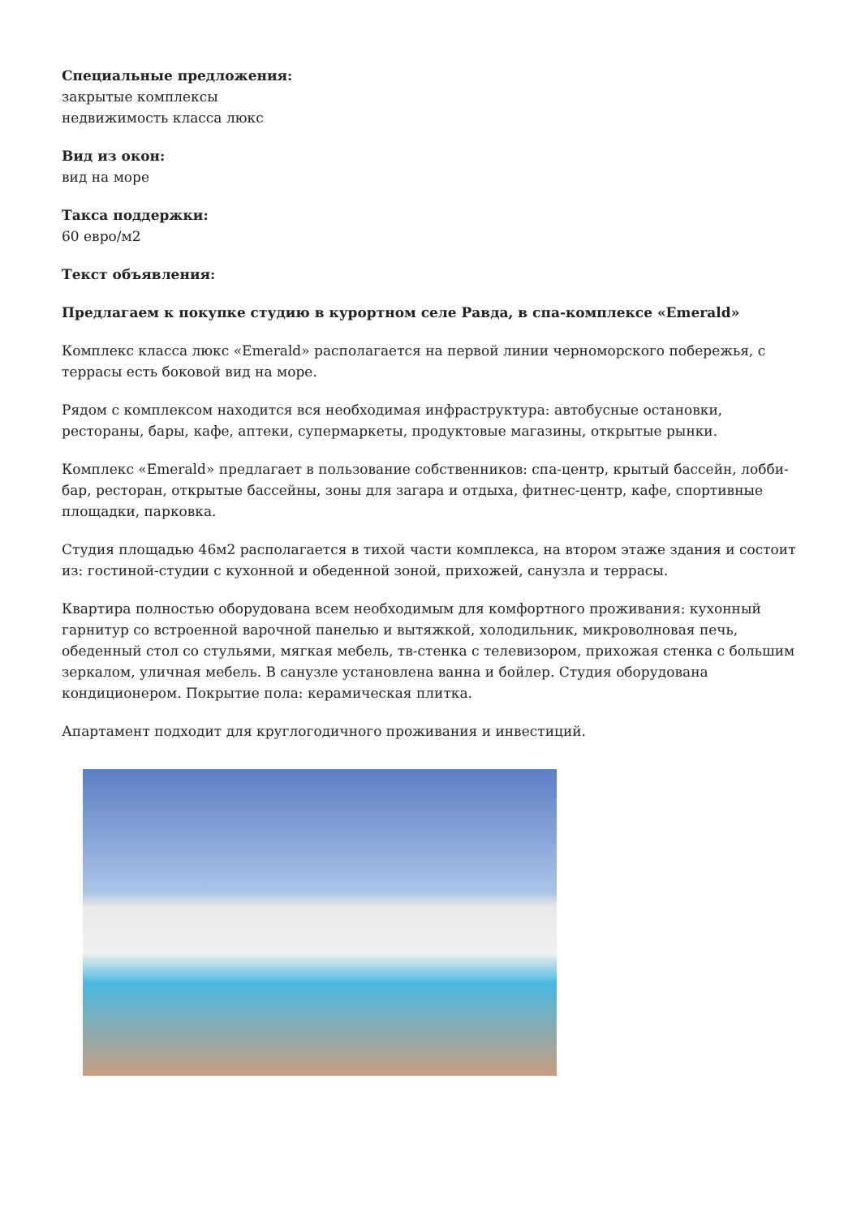Специальные предложения:
закрытые комплексы
недвижимость класса люкс
Вид из окон:
вид на море
Такса поддержки:
60 евро/м2
Текст объявления:
Предлагаем к покупке студию в курортном селе Равда, в спа-комплексе «Emerald»
Комплекс класса люкс «Emerald» располагается на первой линии черноморского побережья, с террасы есть боковой вид на море.
Рядом с комплексом находится вся необходимая инфраструктура: автобусные остановки, рестораны, бары, кафе, аптеки, супермаркеты, продуктовые магазины, открытые рынки.
Комплекс «Emerald» предлагает в пользование собственников: спа-центр, крытый бассейн, лобби-бар, ресторан, открытые бассейны, зоны для загара и отдыха, фитнес-центр, кафе, спортивные площадки, парковка.
Студия площадью 46м2 располагается в тихой части комплекса, на втором этаже здания и состоит из: гостиной-студии с кухонной и обеденной зоной, прихожей, санузла и террасы.
Квартира полностью оборудована всем необходимым для комфортного проживания: кухонный гарнитур со встроенной варочной панелью и вытяжкой, холодильник, микроволновая печь, обеденный стол со стульями, мягкая мебель, тв-стенка с телевизором, прихожая стенка с большим зеркалом, уличная мебель. В санузле установлена ванна и бойлер. Студия оборудована кондиционером. Покрытие пола: керамическая плитка.
Апартамент подходит для круглогодичного проживания и инвестиций.